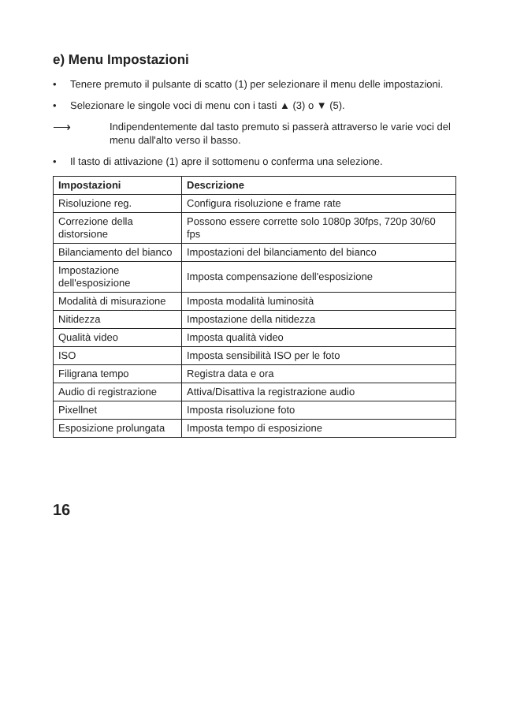e) Menu Impostazioni
• Tenere premuto il pulsante di scatto (1) per selezionare il menu delle impostazioni.
• Selezionare le singole voci di menu con i tasti ▲ (3) o ▼ (5).
⟶ Indipendentemente dal tasto premuto si passerà attraverso le varie voci del menu dall'alto verso il basso.
• Il tasto di attivazione (1) apre il sottomenu o conferma una selezione.
| Impostazioni | Descrizione |
| --- | --- |
| Risoluzione reg. | Configura risoluzione e frame rate |
| Correzione della distorsione | Possono essere corrette solo 1080p 30fps, 720p 30/60 fps |
| Bilanciamento del bianco | Impostazioni del bilanciamento del bianco |
| Impostazione dell'esposizione | Imposta compensazione dell'esposizione |
| Modalità di misurazione | Imposta modalità luminosità |
| Nitidezza | Impostazione della nitidezza |
| Qualità video | Imposta qualità video |
| ISO | Imposta sensibilità ISO per le foto |
| Filigrana tempo | Registra data e ora |
| Audio di registrazione | Attiva/Disattiva la registrazione audio |
| Pixellnet | Imposta risoluzione foto |
| Esposizione prolungata | Imposta tempo di esposizione |
16